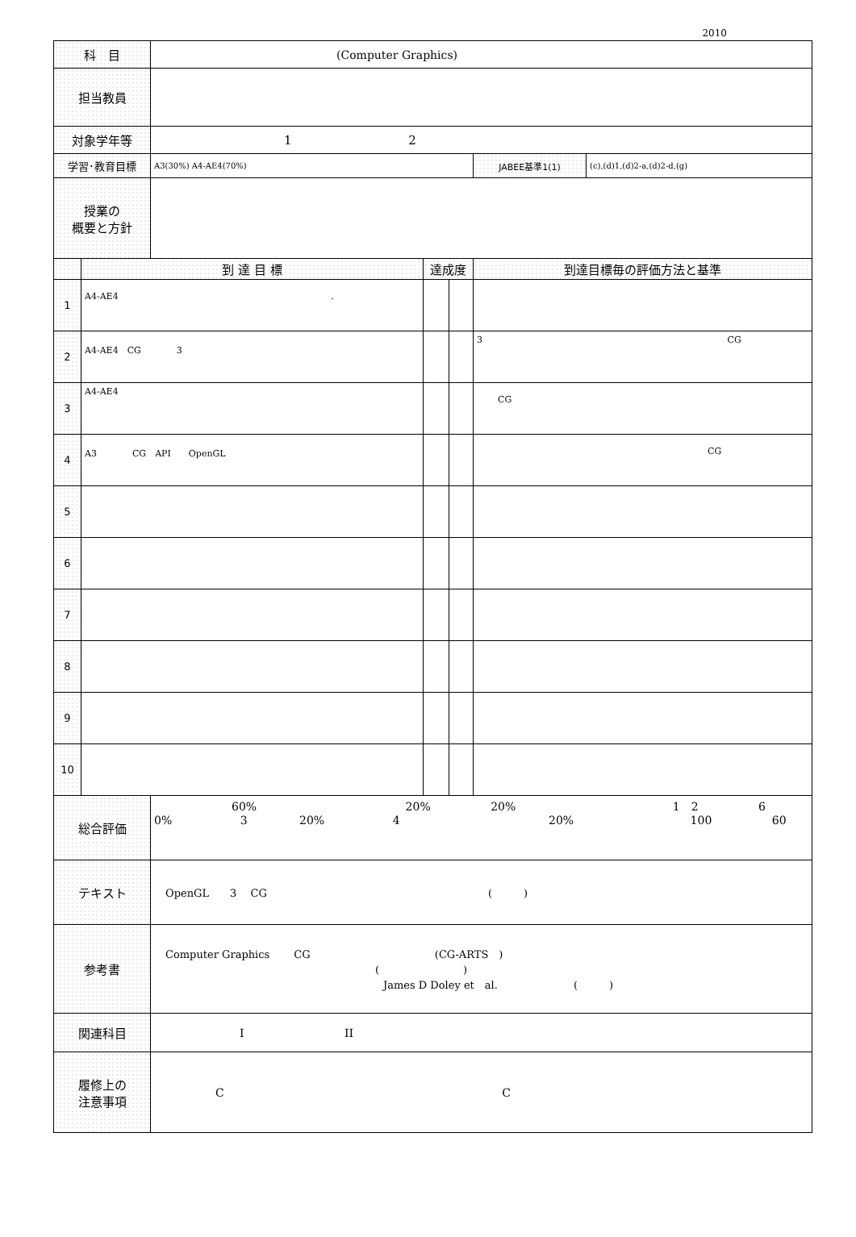2010
| 科 目 | | (Computer Graphics) | | | | |
| 担当教員 | | | | | | |
| 対象学年等 | | 1 2 | | | | |
| 学習･教育目標 | | A3(30%) A4-AE4(70%) | | | JABEE基準1(1) | (c),(d)1,(d)2-a,(d)2-d,(g) |
| 授業の 概要と方針 | | | | | | |
| | 到 達 目 標 | | 達成度 | | 到達目標毎の評価方法と基準 | |
| 1 | A4-AE4 . | | | | | |
| 2 | A4-AE4 CG 3 | | | | 3 CG | |
| 3 | A4-AE4 | | | | CG | |
| 4 | A3 CG API OpenGL | | | | CG | |
| 5 | | | | | | |
| 6 | | | | | | |
| 7 | | | | | | |
| 8 | | | | | | |
| 9 | | | | | | |
| 10 | | | | | | |
| 総合評価 | | 60% 20% 20% 1 2 6 0% 3 20% 4 20% 100 60 | | | | |
| テキスト | | OpenGL 3 CG ( ) | | | | |
| 参考書 | | Computer Graphics CG (CG-ARTS ) ( ) James D Doley et al. ( ) | | | | |
| 関連科目 | | I II | | | | |
| 履修上の 注意事項 | | C C | | | | |